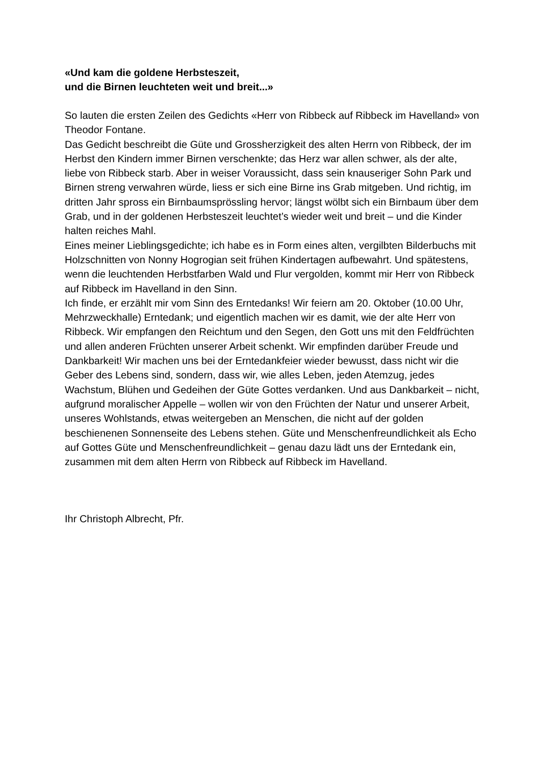«Und kam die goldene Herbsteszeit,
und die Birnen leuchteten weit und breit...»
So lauten die ersten Zeilen des Gedichts «Herr von Ribbeck auf Ribbeck im Havelland» von Theodor Fontane.
Das Gedicht beschreibt die Güte und Grossherzigkeit des alten Herrn von Ribbeck, der im Herbst den Kindern immer Birnen verschenkte; das Herz war allen schwer, als der alte, liebe von Ribbeck starb. Aber in weiser Voraussicht, dass sein knauseriger Sohn Park und Birnen streng verwahren würde, liess er sich eine Birne ins Grab mitgeben. Und richtig, im dritten Jahr spross ein Birnbaumsprössling hervor; längst wölbt sich ein Birnbaum über dem Grab, und in der goldenen Herbsteszeit leuchtet’s wieder weit und breit – und die Kinder halten reiches Mahl.
Eines meiner Lieblingsgedichte; ich habe es in Form eines alten, vergilbten Bilderbuchs mit Holzschnitten von Nonny Hogrogian seit frühen Kindertagen aufbewahrt. Und spätestens, wenn die leuchtenden Herbstfarben Wald und Flur vergolden, kommt mir Herr von Ribbeck auf Ribbeck im Havelland in den Sinn.
Ich finde, er erzählt mir vom Sinn des Erntedanks! Wir feiern am 20. Oktober (10.00 Uhr, Mehrzweckhalle) Erntedank; und eigentlich machen wir es damit, wie der alte Herr von Ribbeck. Wir empfangen den Reichtum und den Segen, den Gott uns mit den Feldfrüchten und allen anderen Früchten unserer Arbeit schenkt. Wir empfinden darüber Freude und Dankbarkeit! Wir machen uns bei der Erntedankfeier wieder bewusst, dass nicht wir die Geber des Lebens sind, sondern, dass wir, wie alles Leben, jeden Atemzug, jedes Wachstum, Blühen und Gedeihen der Güte Gottes verdanken. Und aus Dankbarkeit – nicht, aufgrund moralischer Appelle – wollen wir von den Früchten der Natur und unserer Arbeit, unseres Wohlstands, etwas weitergeben an Menschen, die nicht auf der golden beschienenen Sonnenseite des Lebens stehen. Güte und Menschenfreundlichkeit als Echo auf Gottes Güte und Menschenfreundlichkeit – genau dazu lädt uns der Erntedank ein, zusammen mit dem alten Herrn von Ribbeck auf Ribbeck im Havelland.
Ihr Christoph Albrecht, Pfr.